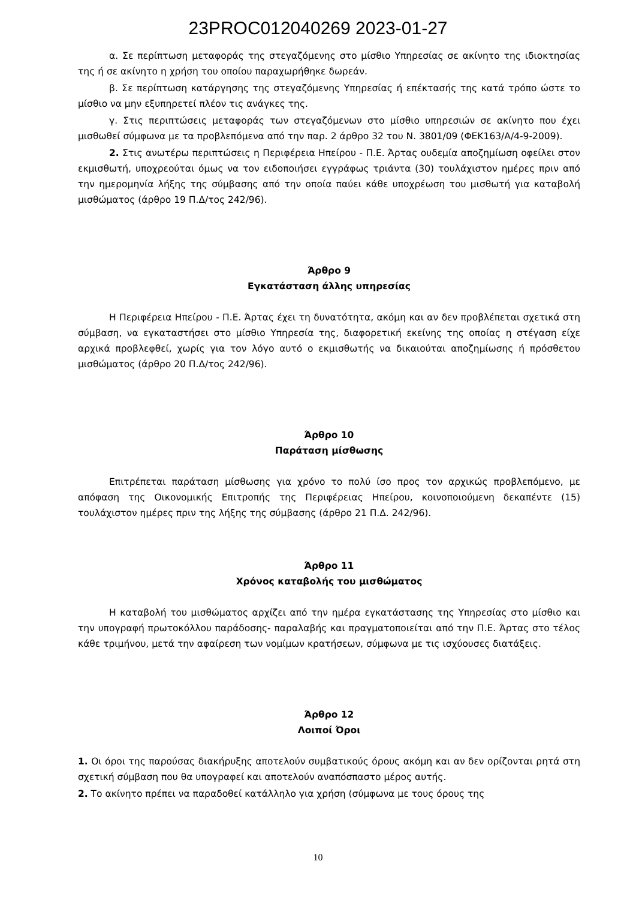23PROC012040269 2023-01-27
α. Σε περίπτωση μεταφοράς της στεγαζόμενης στο μίσθιο Υπηρεσίας σε ακίνητο της ιδιοκτησίας της ή σε ακίνητο η χρήση του οποίου παραχωρήθηκε δωρεάν.
β. Σε περίπτωση κατάργησης της στεγαζόμενης Υπηρεσίας ή επέκτασής της κατά τρόπο ώστε το μίσθιο να μην εξυπηρετεί πλέον τις ανάγκες της.
γ. Στις περιπτώσεις μεταφοράς των στεγαζόμενων στο μίσθιο υπηρεσιών σε ακίνητο που έχει μισθωθεί σύμφωνα με τα προβλεπόμενα από την παρ. 2 άρθρο 32 του Ν. 3801/09 (ΦΕΚ163/Α/4-9-2009).
2. Στις ανωτέρω περιπτώσεις η Περιφέρεια Ηπείρου - Π.Ε. Άρτας ουδεμία αποζημίωση οφείλει στον εκμισθωτή, υποχρεούται όμως να τον ειδοποιήσει εγγράφως τριάντα (30) τουλάχιστον ημέρες πριν από την ημερομηνία λήξης της σύμβασης από την οποία παύει κάθε υποχρέωση του μισθωτή για καταβολή μισθώματος (άρθρο 19 Π.Δ/τος 242/96).
Άρθρο 9
Εγκατάσταση άλλης υπηρεσίας
Η Περιφέρεια Ηπείρου - Π.Ε. Άρτας έχει τη δυνατότητα, ακόμη και αν δεν προβλέπεται σχετικά στη σύμβαση, να εγκαταστήσει στο μίσθιο Υπηρεσία της, διαφορετική εκείνης της οποίας η στέγαση είχε αρχικά προβλεφθεί, χωρίς για τον λόγο αυτό ο εκμισθωτής να δικαιούται αποζημίωσης ή πρόσθετου μισθώματος (άρθρο 20 Π.Δ/τος 242/96).
Άρθρο 10
Παράταση μίσθωσης
Επιτρέπεται παράταση μίσθωσης για χρόνο το πολύ ίσο προς τον αρχικώς προβλεπόμενο, με απόφαση της Οικονομικής Επιτροπής της Περιφέρειας Ηπείρου, κοινοποιούμενη δεκαπέντε (15) τουλάχιστον ημέρες πριν της λήξης της σύμβασης (άρθρο 21 Π.Δ. 242/96).
Άρθρο 11
Χρόνος καταβολής του μισθώματος
Η καταβολή του μισθώματος αρχίζει από την ημέρα εγκατάστασης της Υπηρεσίας στο μίσθιο και την υπογραφή πρωτοκόλλου παράδοσης- παραλαβής και πραγματοποιείται από την Π.Ε. Άρτας στο τέλος κάθε τριμήνου, μετά την αφαίρεση των νομίμων κρατήσεων, σύμφωνα με τις ισχύουσες διατάξεις.
Άρθρο 12
Λοιποί Όροι
1. Οι όροι της παρούσας διακήρυξης αποτελούν συμβατικούς όρους ακόμη και αν δεν ορίζονται ρητά στη σχετική σύμβαση που θα υπογραφεί και αποτελούν αναπόσπαστο μέρος αυτής.
2. Το ακίνητο πρέπει να παραδοθεί κατάλληλο για χρήση (σύμφωνα με τους όρους της
10